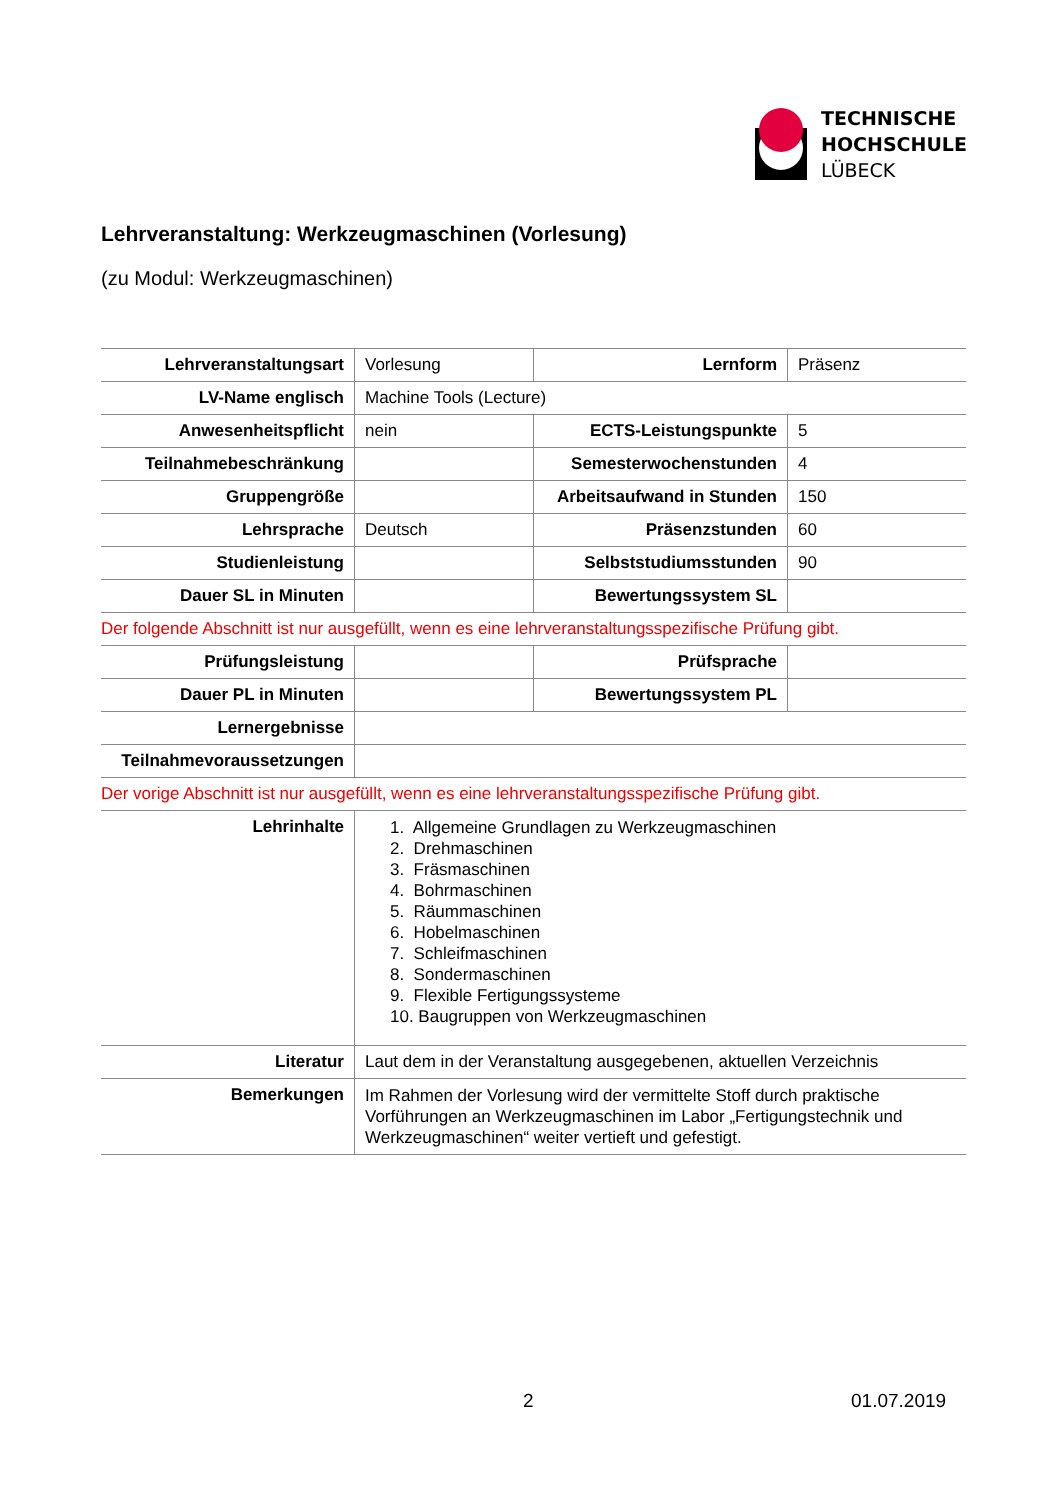TECHNISCHE
HOCHSCHULE
LÜBECK
Lehrveranstaltung: Werkzeugmaschinen (Vorlesung)
(zu Modul: Werkzeugmaschinen)
| Lehrveranstaltungsart | Vorlesung | Lernform | Präsenz |
| LV-Name englisch | Machine Tools (Lecture) | | |
| Anwesenheitspflicht | nein | ECTS-Leistungspunkte | 5 |
| Teilnahmebeschränkung | | Semesterwochenstunden | 4 |
| Gruppengröße | | Arbeitsaufwand in Stunden | 150 |
| Lehrsprache | Deutsch | Präsenzstunden | 60 |
| Studienleistung | | Selbststudiumsstunden | 90 |
| Dauer SL in Minuten | | Bewertungssystem SL | |
| Der folgende Abschnitt ist nur ausgefüllt, wenn es eine lehrveranstaltungsspezifische Prüfung gibt. | | | |
| Prüfungsleistung | | Prüfsprache | |
| Dauer PL in Minuten | | Bewertungssystem PL | |
| Lernergebnisse | | | |
| Teilnahmevoraussetzungen | | | |
| Der vorige Abschnitt ist nur ausgefüllt, wenn es eine lehrveranstaltungsspezifische Prüfung gibt. | | | |
| Lehrinhalte | 1. Allgemeine Grundlagen zu Werkzeugmaschinen 2. Drehmaschinen 3. Fräsmaschinen 4. Bohrmaschinen 5. Räummaschinen 6. Hobelmaschinen 7. Schleifmaschinen 8. Sondermaschinen 9. Flexible Fertigungssysteme 10. Baugruppen von Werkzeugmaschinen | | |
| Literatur | Laut dem in der Veranstaltung ausgegebenen, aktuellen Verzeichnis | | |
| Bemerkungen | Im Rahmen der Vorlesung wird der vermittelte Stoff durch praktische Vorführungen an Werkzeugmaschinen im Labor „Fertigungstechnik und Werkzeugmaschinen“ weiter vertieft und gefestigt. | | |
2 01.07.2019